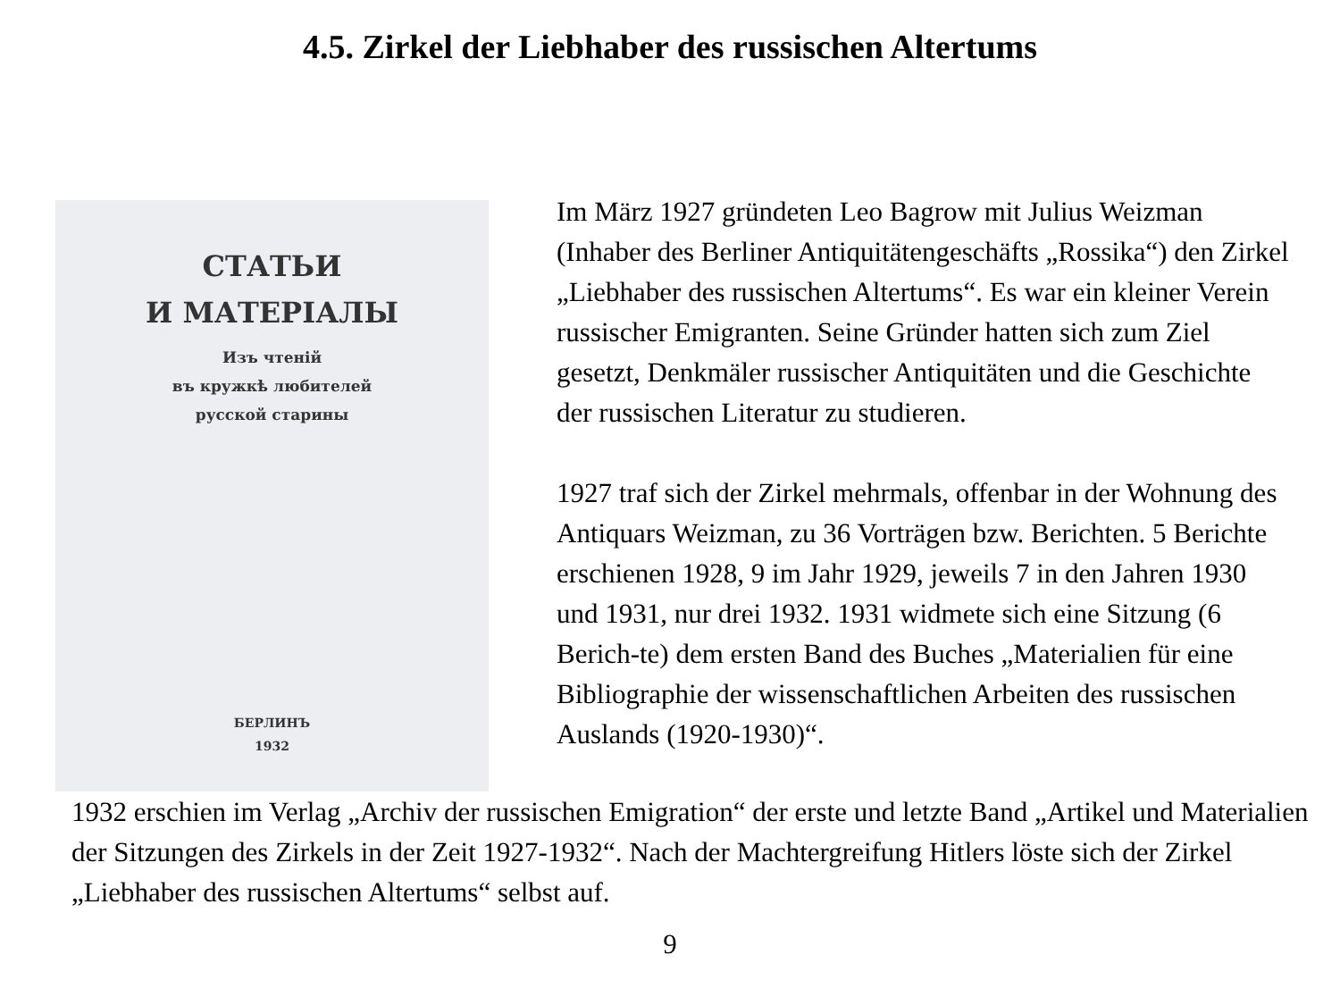4.5. Zirkel der Liebhaber des russischen Altertums
СТАТЬИ
И МАТЕРІАЛЫ
Изъ чтеній
въ кружкѣ любителей
русской старины
БЕРЛИНЪ
1932
Im März 1927 gründeten Leo Bagrow mit Julius Weizman (Inhaber des Berliner Antiquitätengeschäfts „Rossika“) den Zirkel „Liebhaber des russischen Altertums“. Es war ein kleiner Verein russischer Emigranten. Seine Gründer hatten sich zum Ziel gesetzt, Denkmäler russischer Antiquitäten und die Geschichte der russischen Literatur zu studieren.
1927 traf sich der Zirkel mehrmals, offenbar in der Wohnung des Antiquars Weizman, zu 36 Vorträgen bzw. Berichten. 5 Berichte erschienen 1928, 9 im Jahr 1929, jeweils 7 in den Jahren 1930 und 1931, nur drei 1932. 1931 widmete sich eine Sitzung (6 Berich-te) dem ersten Band des Buches „Materialien für eine Bibliographie der wissenschaftlichen Arbeiten des russischen Auslands (1920-1930)“.
1932 erschien im Verlag „Archiv der russischen Emigration“ der erste und letzte Band „Artikel und Materialien der Sitzungen des Zirkels in der Zeit 1927-1932“. Nach der Machtergreifung Hitlers löste sich der Zirkel „Liebhaber des russischen Altertums“ selbst auf.
9